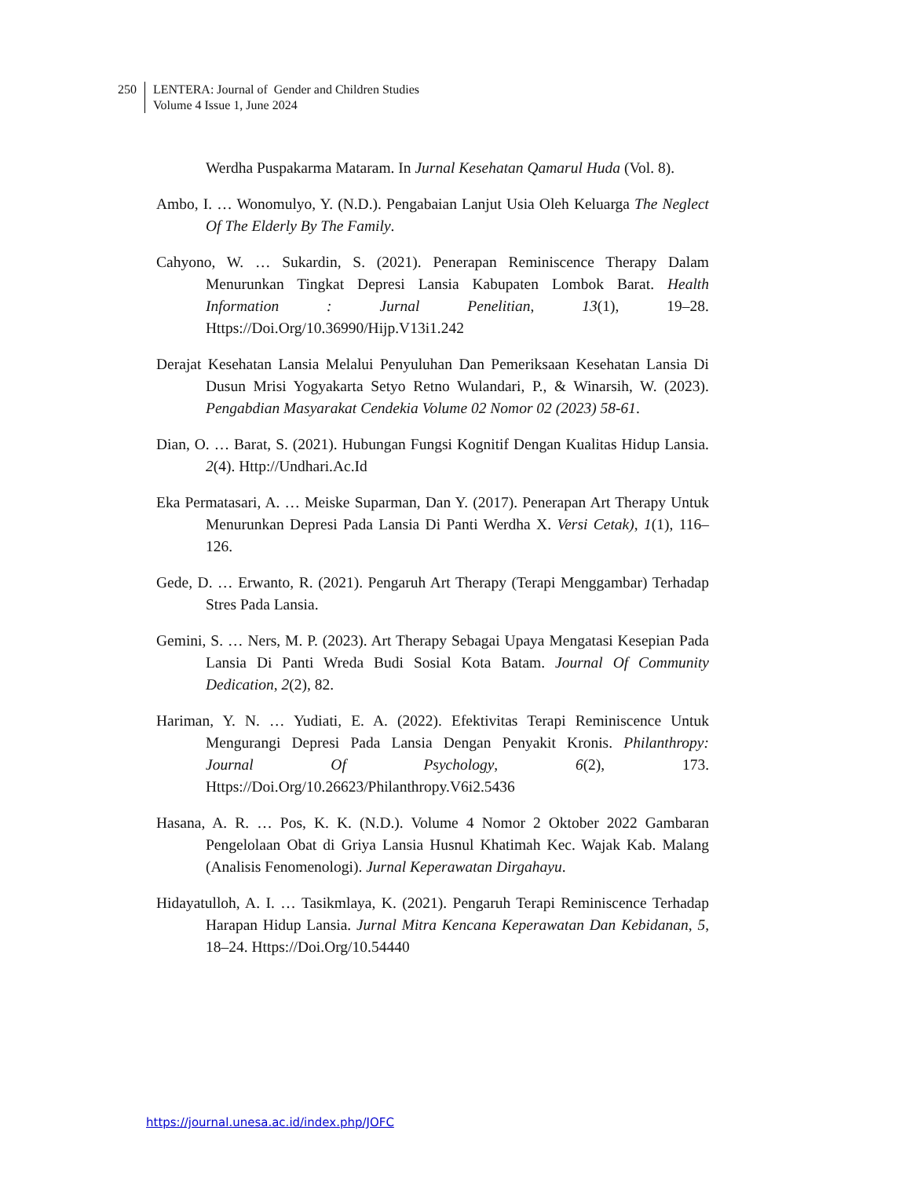250 LENTERA: Journal of Gender and Children Studies
Volume 4 Issue 1, June 2024
Werdha Puspakarma Mataram. In Jurnal Kesehatan Qamarul Huda (Vol. 8).
Ambo, I. … Wonomulyo, Y. (N.D.). Pengabaian Lanjut Usia Oleh Keluarga The Neglect Of The Elderly By The Family.
Cahyono, W. … Sukardin, S. (2021). Penerapan Reminiscence Therapy Dalam Menurunkan Tingkat Depresi Lansia Kabupaten Lombok Barat. Health Information : Jurnal Penelitian, 13(1), 19–28. Https://Doi.Org/10.36990/Hijp.V13i1.242
Derajat Kesehatan Lansia Melalui Penyuluhan Dan Pemeriksaan Kesehatan Lansia Di Dusun Mrisi Yogyakarta Setyo Retno Wulandari, P., & Winarsih, W. (2023). Pengabdian Masyarakat Cendekia Volume 02 Nomor 02 (2023) 58-61.
Dian, O. … Barat, S. (2021). Hubungan Fungsi Kognitif Dengan Kualitas Hidup Lansia. 2(4). Http://Undhari.Ac.Id
Eka Permatasari, A. … Meiske Suparman, Dan Y. (2017). Penerapan Art Therapy Untuk Menurunkan Depresi Pada Lansia Di Panti Werdha X. Versi Cetak), 1(1), 116–126.
Gede, D. … Erwanto, R. (2021). Pengaruh Art Therapy (Terapi Menggambar) Terhadap Stres Pada Lansia.
Gemini, S. … Ners, M. P. (2023). Art Therapy Sebagai Upaya Mengatasi Kesepian Pada Lansia Di Panti Wreda Budi Sosial Kota Batam. Journal Of Community Dedication, 2(2), 82.
Hariman, Y. N. … Yudiati, E. A. (2022). Efektivitas Terapi Reminiscence Untuk Mengurangi Depresi Pada Lansia Dengan Penyakit Kronis. Philanthropy: Journal Of Psychology, 6(2), 173. Https://Doi.Org/10.26623/Philanthropy.V6i2.5436
Hasana, A. R. … Pos, K. K. (N.D.). Volume 4 Nomor 2 Oktober 2022 Gambaran Pengelolaan Obat di Griya Lansia Husnul Khatimah Kec. Wajak Kab. Malang (Analisis Fenomenologi). Jurnal Keperawatan Dirgahayu.
Hidayatulloh, A. I. … Tasikmlaya, K. (2021). Pengaruh Terapi Reminiscence Terhadap Harapan Hidup Lansia. Jurnal Mitra Kencana Keperawatan Dan Kebidanan, 5, 18–24. Https://Doi.Org/10.54440
https://journal.unesa.ac.id/index.php/JOFC